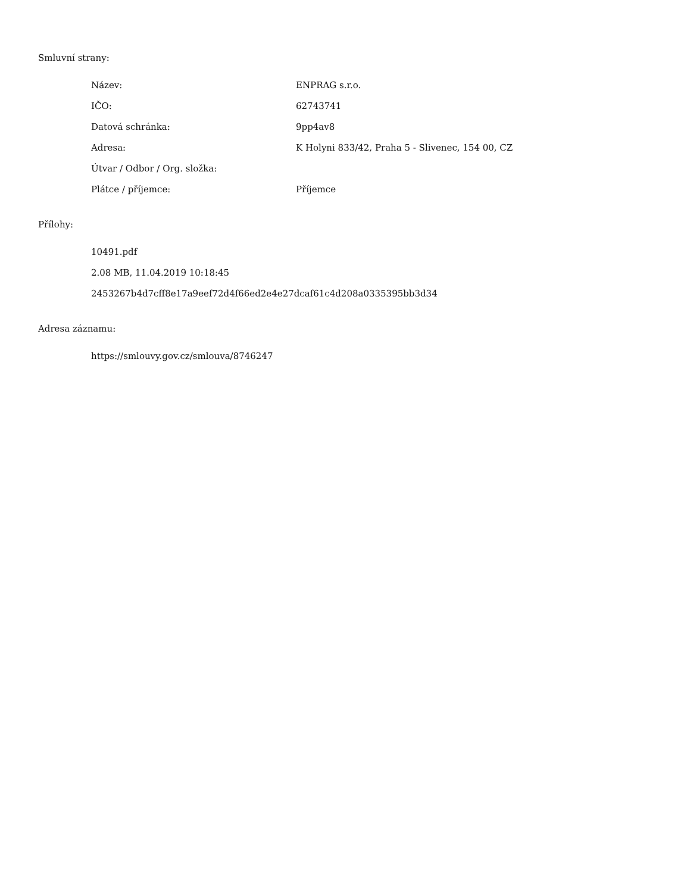Smluvní strany:
| Název: | ENPRAG s.r.o. |
| IČO: | 62743741 |
| Datová schránka: | 9pp4av8 |
| Adresa: | K Holyni 833/42, Praha 5 - Slivenec, 154 00, CZ |
| Útvar / Odbor / Org. složka: | |
| Plátce / příjemce: | Příjemce |
Přílohy:
10491.pdf
2.08 MB, 11.04.2019 10:18:45
2453267b4d7cff8e17a9eef72d4f66ed2e4e27dcaf61c4d208a0335395bb3d34
Adresa záznamu:
https://smlouvy.gov.cz/smlouva/8746247